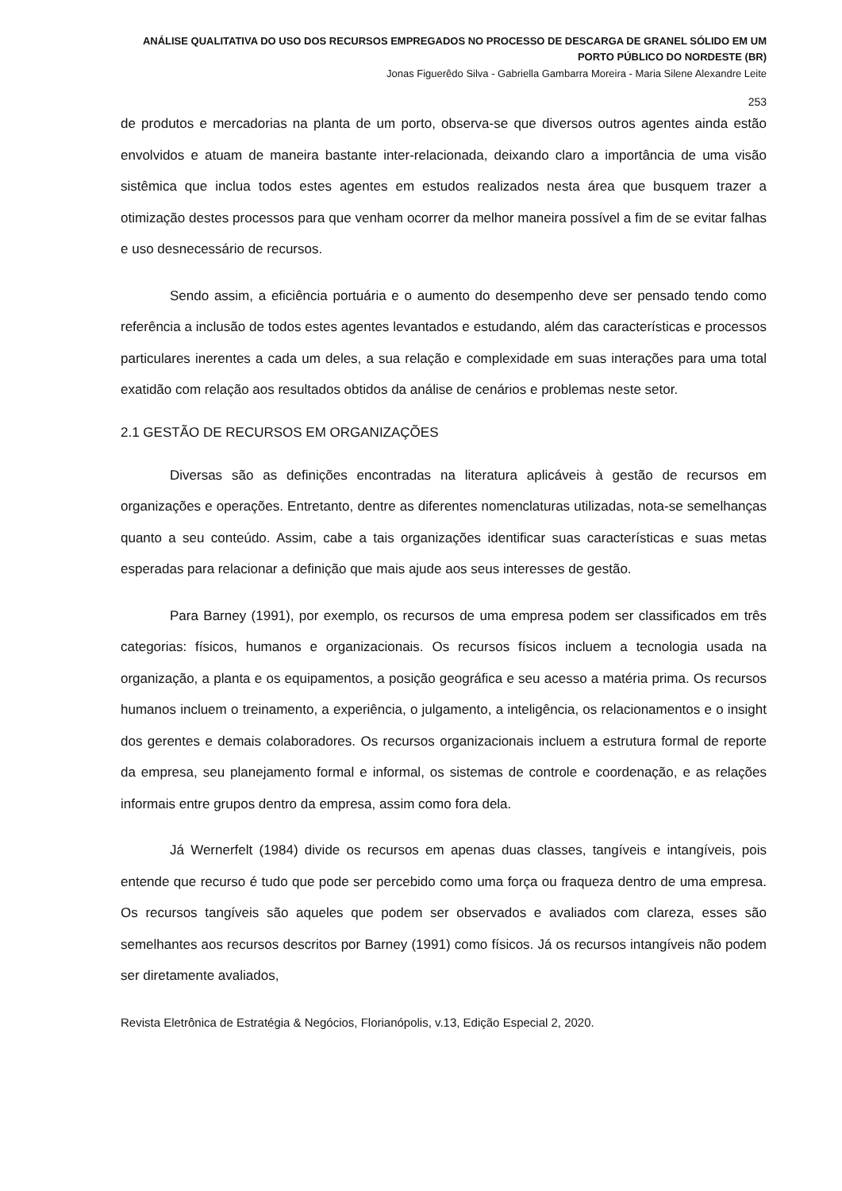ANÁLISE QUALITATIVA DO USO DOS RECURSOS EMPREGADOS NO PROCESSO DE DESCARGA DE GRANEL SÓLIDO EM UM PORTO PÚBLICO DO NORDESTE (BR)
Jonas Figuerêdo Silva - Gabriella Gambarra Moreira - Maria Silene Alexandre Leite
253
de produtos e mercadorias na planta de um porto, observa-se que diversos outros agentes ainda estão envolvidos e atuam de maneira bastante inter-relacionada, deixando claro a importância de uma visão sistêmica que inclua todos estes agentes em estudos realizados nesta área que busquem trazer a otimização destes processos para que venham ocorrer da melhor maneira possível a fim de se evitar falhas e uso desnecessário de recursos.
Sendo assim, a eficiência portuária e o aumento do desempenho deve ser pensado tendo como referência a inclusão de todos estes agentes levantados e estudando, além das características e processos particulares inerentes a cada um deles, a sua relação e complexidade em suas interações para uma total exatidão com relação aos resultados obtidos da análise de cenários e problemas neste setor.
2.1 GESTÃO DE RECURSOS EM ORGANIZAÇÕES
Diversas são as definições encontradas na literatura aplicáveis à gestão de recursos em organizações e operações. Entretanto, dentre as diferentes nomenclaturas utilizadas, nota-se semelhanças quanto a seu conteúdo. Assim, cabe a tais organizações identificar suas características e suas metas esperadas para relacionar a definição que mais ajude aos seus interesses de gestão.
Para Barney (1991), por exemplo, os recursos de uma empresa podem ser classificados em três categorias: físicos, humanos e organizacionais. Os recursos físicos incluem a tecnologia usada na organização, a planta e os equipamentos, a posição geográfica e seu acesso a matéria prima. Os recursos humanos incluem o treinamento, a experiência, o julgamento, a inteligência, os relacionamentos e o insight dos gerentes e demais colaboradores. Os recursos organizacionais incluem a estrutura formal de reporte da empresa, seu planejamento formal e informal, os sistemas de controle e coordenação, e as relações informais entre grupos dentro da empresa, assim como fora dela.
Já Wernerfelt (1984) divide os recursos em apenas duas classes, tangíveis e intangíveis, pois entende que recurso é tudo que pode ser percebido como uma força ou fraqueza dentro de uma empresa. Os recursos tangíveis são aqueles que podem ser observados e avaliados com clareza, esses são semelhantes aos recursos descritos por Barney (1991) como físicos. Já os recursos intangíveis não podem ser diretamente avaliados,
Revista Eletrônica de Estratégia & Negócios, Florianópolis, v.13, Edição Especial 2, 2020.